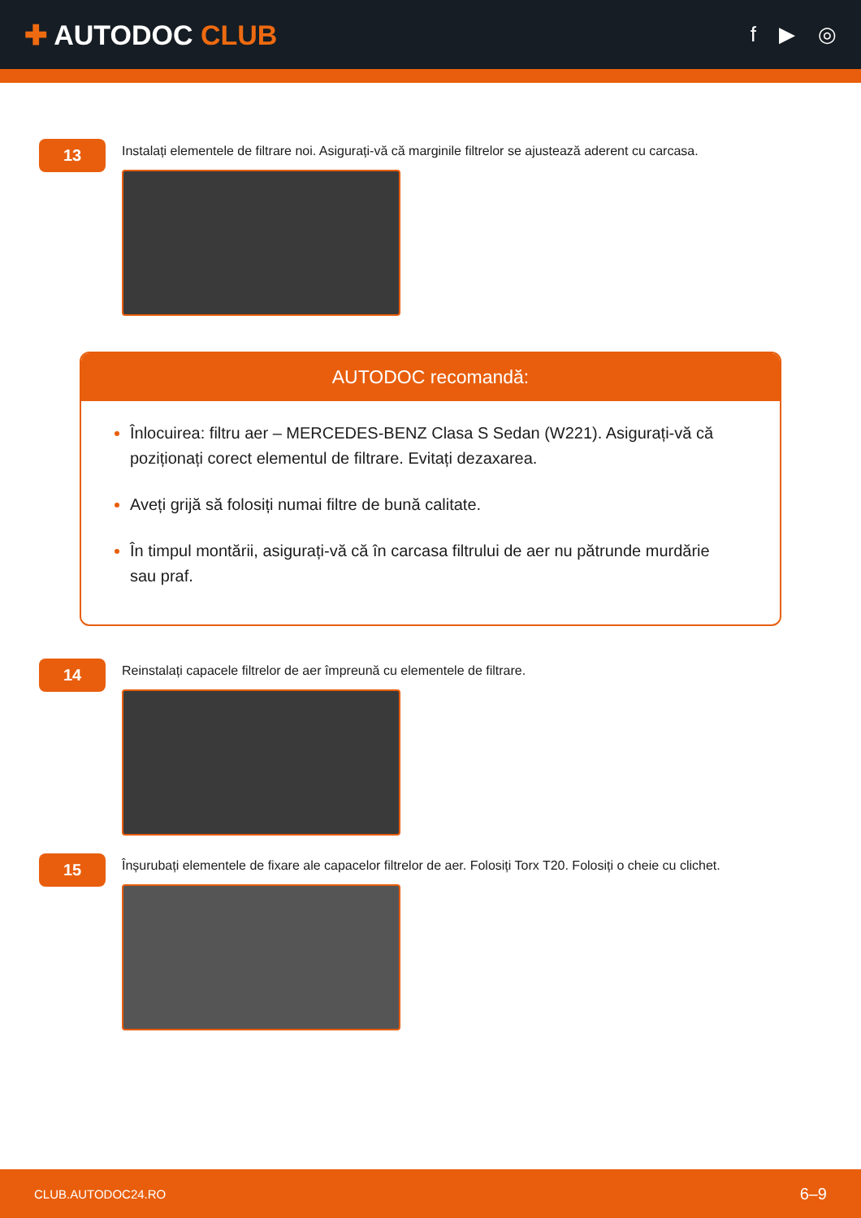✚ AUTODOC CLUB
f ▶ ◎
13
Instalați elementele de filtrare noi. Asigurați-vă că marginile filtrelor se ajustează aderent cu carcasa.
AUTODOC recomandă:
Înlocuirea: filtru aer – MERCEDES-BENZ Clasa S Sedan (W221). Asigurați-vă că poziționați corect elementul de filtrare. Evitați dezaxarea.
Aveți grijă să folosiți numai filtre de bună calitate.
În timpul montării, asigurați-vă că în carcasa filtrului de aer nu pătrunde murdărie sau praf.
14
Reinstalați capacele filtrelor de aer împreună cu elementele de filtrare.
15
Înșurubați elementele de fixare ale capacelor filtrelor de aer. Folosiți Torx T20. Folosiți o cheie cu clichet.
CLUB.AUTODOC24.RO 6–9